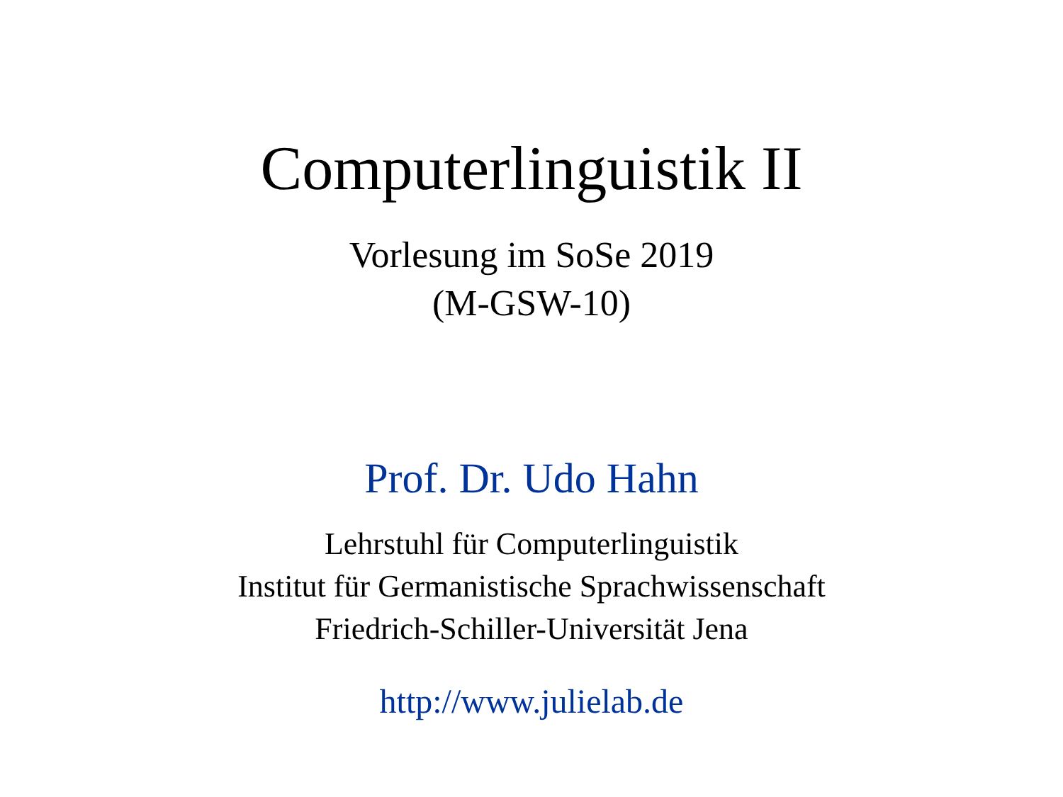Computerlinguistik II
Vorlesung im SoSe 2019
(M-GSW-10)
Prof. Dr. Udo Hahn
Lehrstuhl für Computerlinguistik
Institut für Germanistische Sprachwissenschaft
Friedrich-Schiller-Universität Jena
http://www.julielab.de